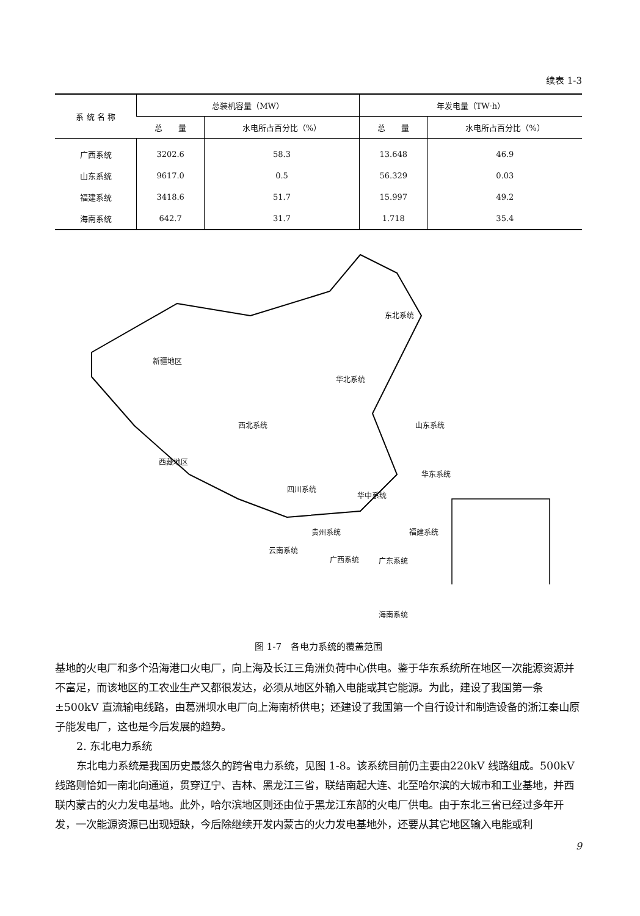续表 1-3
| 系 统 名 称 | 总装机容量（MW） | | 年发电量（TW·h） | |
| --- | --- | --- | --- | --- |
| | 总 量 | 水电所占百分比（%） | 总 量 | 水电所占百分比（%） |
| 广西系统 | 3202.6 | 58.3 | 13.648 | 46.9 |
| 山东系统 | 9617.0 | 0.5 | 56.329 | 0.03 |
| 福建系统 | 3418.6 | 51.7 | 15.997 | 49.2 |
| 海南系统 | 642.7 | 31.7 | 1.718 | 35.4 |
东北系统
新疆地区
华北系统
西北系统 山东系统
西藏地区
华东系统
四川系统
华中系统
贵州系统 福建系统
云南系统
广西系统 广东系统
海南系统
图 1-7　各电力系统的覆盖范围
基地的火电厂和多个沿海港口火电厂，向上海及长江三角洲负荷中心供电。鉴于华东系统所在地区一次能源资源并不富足，而该地区的工农业生产又都很发达，必须从地区外输入电能或其它能源。为此，建设了我国第一条±500kV 直流输电线路，由葛洲坝水电厂向上海南桥供电；还建设了我国第一个自行设计和制造设备的浙江秦山原子能发电厂，这也是今后发展的趋势。
2. 东北电力系统
东北电力系统是我国历史最悠久的跨省电力系统，见图 1-8。该系统目前仍主要由220kV 线路组成。500kV 线路则恰如一南北向通道，贯穿辽宁、吉林、黑龙江三省，联结南起大连、北至哈尔滨的大城市和工业基地，并西联内蒙古的火力发电基地。此外，哈尔滨地区则还由位于黑龙江东部的火电厂供电。由于东北三省已经过多年开发，一次能源资源已出现短缺，今后除继续开发内蒙古的火力发电基地外，还要从其它地区输入电能或利
9